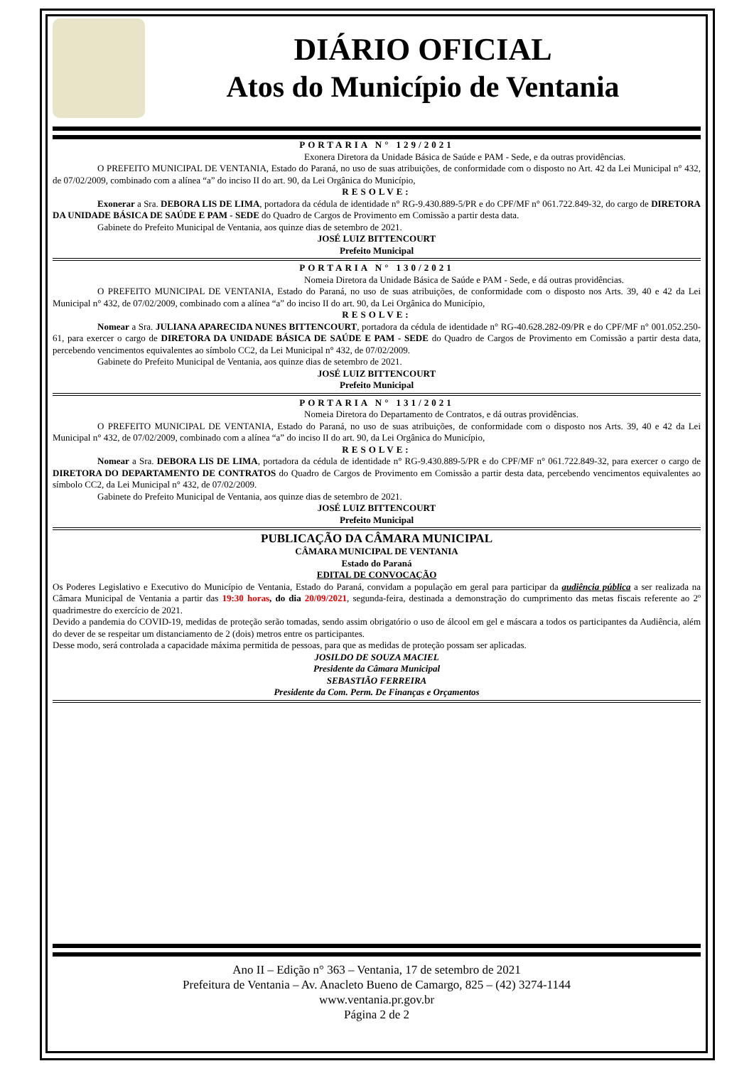DIÁRIO OFICIAL
Atos do Município de Ventania
PORTARIA N° 129/2021
Exonera Diretora da Unidade Básica de Saúde e PAM - Sede, e da outras providências.
O PREFEITO MUNICIPAL DE VENTANIA, Estado do Paraná, no uso de suas atribuições, de conformidade com o disposto no Art. 42 da Lei Municipal n° 432, de 07/02/2009, combinado com a alínea “a” do inciso II do art. 90, da Lei Orgânica do Município,
RESOLVE:
Exonerar a Sra. DEBORA LIS DE LIMA, portadora da cédula de identidade n° RG-9.430.889-5/PR e do CPF/MF n° 061.722.849-32, do cargo de DIRETORA DA UNIDADE BÁSICA DE SAÚDE E PAM - SEDE do Quadro de Cargos de Provimento em Comissão a partir desta data.
Gabinete do Prefeito Municipal de Ventania, aos quinze dias de setembro de 2021.
JOSÉ LUIZ BITTENCOURT
Prefeito Municipal
PORTARIA N° 130/2021
Nomeia Diretora da Unidade Básica de Saúde e PAM - Sede, e dá outras providências.
O PREFEITO MUNICIPAL DE VENTANIA, Estado do Paraná, no uso de suas atribuições, de conformidade com o disposto nos Arts. 39, 40 e 42 da Lei Municipal n° 432, de 07/02/2009, combinado com a alínea “a” do inciso II do art. 90, da Lei Orgânica do Município,
RESOLVE:
Nomear a Sra. JULIANA APARECIDA NUNES BITTENCOURT, portadora da cédula de identidade n° RG-40.628.282-09/PR e do CPF/MF n° 001.052.250-61, para exercer o cargo de DIRETORA DA UNIDADE BÁSICA DE SAÚDE E PAM - SEDE do Quadro de Cargos de Provimento em Comissão a partir desta data, percebendo vencimentos equivalentes ao símbolo CC2, da Lei Municipal n° 432, de 07/02/2009.
Gabinete do Prefeito Municipal de Ventania, aos quinze dias de setembro de 2021.
JOSÉ LUIZ BITTENCOURT
Prefeito Municipal
PORTARIA N° 131/2021
Nomeia Diretora do Departamento de Contratos, e dá outras providências.
O PREFEITO MUNICIPAL DE VENTANIA, Estado do Paraná, no uso de suas atribuições, de conformidade com o disposto nos Arts. 39, 40 e 42 da Lei Municipal n° 432, de 07/02/2009, combinado com a alínea “a” do inciso II do art. 90, da Lei Orgânica do Município,
RESOLVE:
Nomear a Sra. DEBORA LIS DE LIMA, portadora da cédula de identidade n° RG-9.430.889-5/PR e do CPF/MF n° 061.722.849-32, para exercer o cargo de DIRETORA DO DEPARTAMENTO DE CONTRATOS do Quadro de Cargos de Provimento em Comissão a partir desta data, percebendo vencimentos equivalentes ao símbolo CC2, da Lei Municipal n° 432, de 07/02/2009.
Gabinete do Prefeito Municipal de Ventania, aos quinze dias de setembro de 2021.
JOSÉ LUIZ BITTENCOURT
Prefeito Municipal
PUBLICAÇÃO DA CÂMARA MUNICIPAL
CÂMARA MUNICIPAL DE VENTANIA
Estado do Paraná
EDITAL DE CONVOCAÇÃO
Os Poderes Legislativo e Executivo do Município de Ventania, Estado do Paraná, convidam a população em geral para participar da audiência pública a ser realizada na Câmara Municipal de Ventania a partir das 19:30 horas, do dia 20/09/2021, segunda-feira, destinada a demonstração do cumprimento das metas fiscais referente ao 2º quadrimestre do exercício de 2021.
Devido a pandemia do COVID-19, medidas de proteção serão tomadas, sendo assim obrigatório o uso de álcool em gel e máscara a todos os participantes da Audiência, além do dever de se respeitar um distanciamento de 2 (dois) metros entre os participantes.
Desse modo, será controlada a capacidade máxima permitida de pessoas, para que as medidas de proteção possam ser aplicadas.
JOSILDO DE SOUZA MACIEL
Presidente da Câmara Municipal
SEBASTIÃO FERREIRA
Presidente da Com. Perm. De Finanças e Orçamentos
Ano II – Edição n° 363 – Ventania, 17 de setembro de 2021
Prefeitura de Ventania – Av. Anacleto Bueno de Camargo, 825 – (42) 3274-1144
www.ventania.pr.gov.br
Página 2 de 2